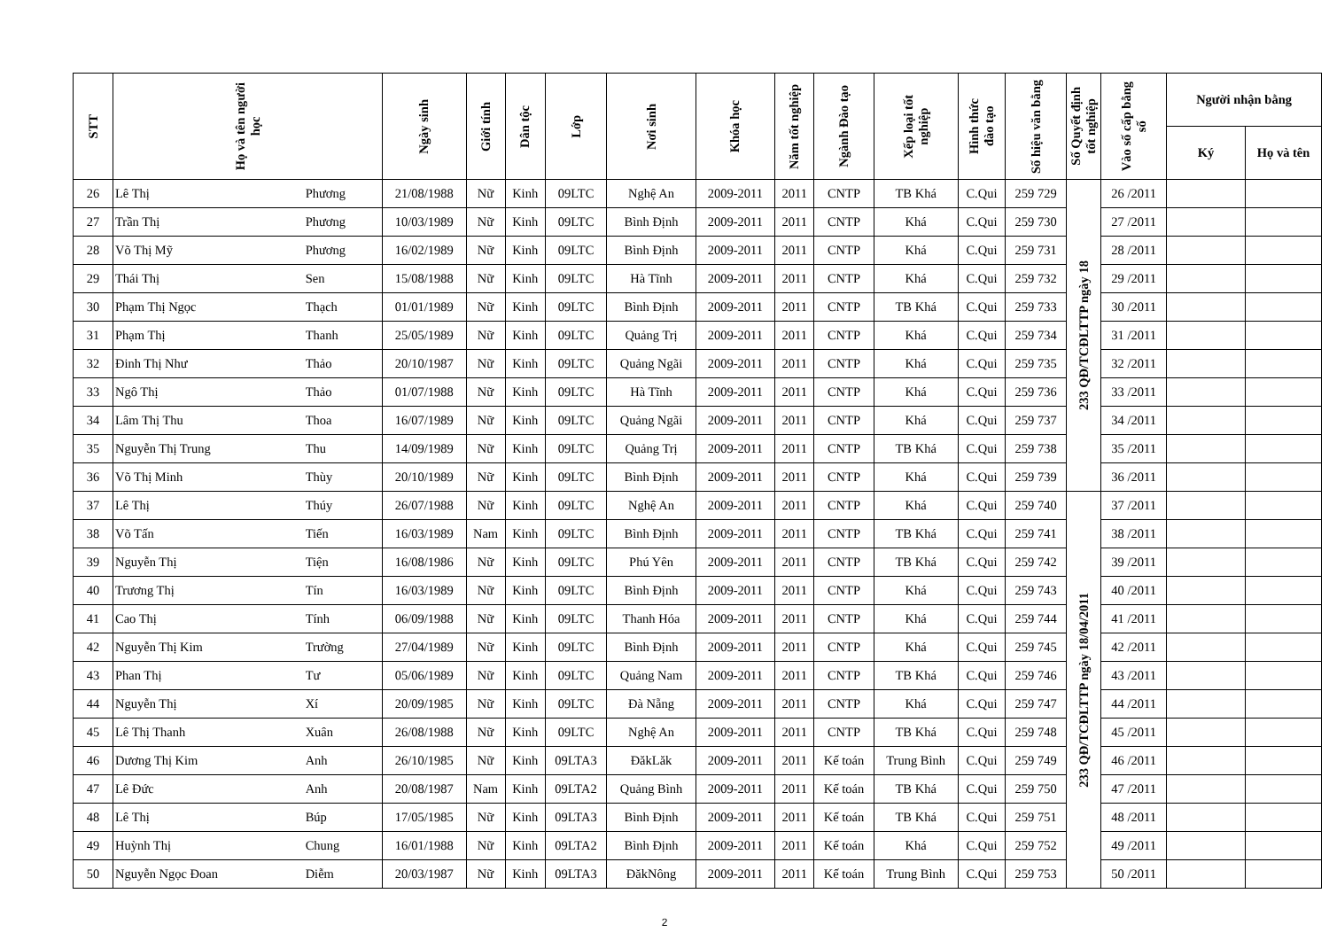| STT | Họ và tên người học | | Ngày sinh | Giới tính | Dân tộc | Lớp | Nơi sinh | Khóa học | Năm tốt nghiệp | Ngành Đào tạo | Xếp loại tốt nghiệp | Hình thức đào tạo | Số hiệu văn bằng | Số Quyết định tốt nghiệp | Vào số cấp bằng số | Người nhận bằng | |
| --- | --- | --- | --- | --- | --- | --- | --- | --- | --- | --- | --- | --- | --- | --- | --- | --- | --- |
| | | | | | | | | | | | | | | | | Ký | Họ và tên |
| 26 | Lê Thị | Phương | 21/08/1988 | Nữ | Kinh | 09LTC | Nghệ An | 2009-2011 | 2011 | CNTP | TB Khá | C.Qui | 259 729 | 233 QĐ/TCĐLTTP ngày 18 | 26 /2011 | | |
| 27 | Trần Thị | Phương | 10/03/1989 | Nữ | Kinh | 09LTC | Bình Định | 2009-2011 | 2011 | CNTP | Khá | C.Qui | 259 730 | | 27 /2011 | | |
| 28 | Võ Thị Mỹ | Phương | 16/02/1989 | Nữ | Kinh | 09LTC | Bình Định | 2009-2011 | 2011 | CNTP | Khá | C.Qui | 259 731 | | 28 /2011 | | |
| 29 | Thái Thị | Sen | 15/08/1988 | Nữ | Kinh | 09LTC | Hà Tĩnh | 2009-2011 | 2011 | CNTP | Khá | C.Qui | 259 732 | | 29 /2011 | | |
| 30 | Phạm Thị Ngọc | Thạch | 01/01/1989 | Nữ | Kinh | 09LTC | Bình Định | 2009-2011 | 2011 | CNTP | TB Khá | C.Qui | 259 733 | | 30 /2011 | | |
| 31 | Phạm Thị | Thanh | 25/05/1989 | Nữ | Kinh | 09LTC | Quảng Trị | 2009-2011 | 2011 | CNTP | Khá | C.Qui | 259 734 | | 31 /2011 | | |
| 32 | Đinh Thị Như | Thảo | 20/10/1987 | Nữ | Kinh | 09LTC | Quảng Ngãi | 2009-2011 | 2011 | CNTP | Khá | C.Qui | 259 735 | | 32 /2011 | | |
| 33 | Ngô Thị | Thảo | 01/07/1988 | Nữ | Kinh | 09LTC | Hà Tĩnh | 2009-2011 | 2011 | CNTP | Khá | C.Qui | 259 736 | | 33 /2011 | | |
| 34 | Lâm Thị Thu | Thoa | 16/07/1989 | Nữ | Kinh | 09LTC | Quảng Ngãi | 2009-2011 | 2011 | CNTP | Khá | C.Qui | 259 737 | | 34 /2011 | | |
| 35 | Nguyễn Thị Trung | Thu | 14/09/1989 | Nữ | Kinh | 09LTC | Quảng Trị | 2009-2011 | 2011 | CNTP | TB Khá | C.Qui | 259 738 | | 35 /2011 | | |
| 36 | Võ Thị Minh | Thùy | 20/10/1989 | Nữ | Kinh | 09LTC | Bình Định | 2009-2011 | 2011 | CNTP | Khá | C.Qui | 259 739 | | 36 /2011 | | |
| 37 | Lê Thị | Thúy | 26/07/1988 | Nữ | Kinh | 09LTC | Nghệ An | 2009-2011 | 2011 | CNTP | Khá | C.Qui | 259 740 | 233 QĐ/TCĐLTTP ngày 18/04/2011 | 37 /2011 | | |
| 38 | Võ Tấn | Tiến | 16/03/1989 | Nam | Kinh | 09LTC | Bình Định | 2009-2011 | 2011 | CNTP | TB Khá | C.Qui | 259 741 | | 38 /2011 | | |
| 39 | Nguyễn Thị | Tiện | 16/08/1986 | Nữ | Kinh | 09LTC | Phú Yên | 2009-2011 | 2011 | CNTP | TB Khá | C.Qui | 259 742 | | 39 /2011 | | |
| 40 | Trương Thị | Tín | 16/03/1989 | Nữ | Kinh | 09LTC | Bình Định | 2009-2011 | 2011 | CNTP | Khá | C.Qui | 259 743 | | 40 /2011 | | |
| 41 | Cao Thị | Tính | 06/09/1988 | Nữ | Kinh | 09LTC | Thanh Hóa | 2009-2011 | 2011 | CNTP | Khá | C.Qui | 259 744 | | 41 /2011 | | |
| 42 | Nguyễn Thị Kim | Trường | 27/04/1989 | Nữ | Kinh | 09LTC | Bình Định | 2009-2011 | 2011 | CNTP | Khá | C.Qui | 259 745 | | 42 /2011 | | |
| 43 | Phan Thị | Tư | 05/06/1989 | Nữ | Kinh | 09LTC | Quảng Nam | 2009-2011 | 2011 | CNTP | TB Khá | C.Qui | 259 746 | | 43 /2011 | | |
| 44 | Nguyễn Thị | Xí | 20/09/1985 | Nữ | Kinh | 09LTC | Đà Nẵng | 2009-2011 | 2011 | CNTP | Khá | C.Qui | 259 747 | | 44 /2011 | | |
| 45 | Lê Thị Thanh | Xuân | 26/08/1988 | Nữ | Kinh | 09LTC | Nghệ An | 2009-2011 | 2011 | CNTP | TB Khá | C.Qui | 259 748 | | 45 /2011 | | |
| 46 | Dương Thị Kim | Anh | 26/10/1985 | Nữ | Kinh | 09LTA3 | ĐăkLăk | 2009-2011 | 2011 | Kế toán | Trung Bình | C.Qui | 259 749 | | 46 /2011 | | |
| 47 | Lê Đức | Anh | 20/08/1987 | Nam | Kinh | 09LTA2 | Quảng Bình | 2009-2011 | 2011 | Kế toán | TB Khá | C.Qui | 259 750 | | 47 /2011 | | |
| 48 | Lê Thị | Búp | 17/05/1985 | Nữ | Kinh | 09LTA3 | Bình Định | 2009-2011 | 2011 | Kế toán | TB Khá | C.Qui | 259 751 | | 48 /2011 | | |
| 49 | Huỳnh Thị | Chung | 16/01/1988 | Nữ | Kinh | 09LTA2 | Bình Định | 2009-2011 | 2011 | Kế toán | Khá | C.Qui | 259 752 | | 49 /2011 | | |
| 50 | Nguyễn Ngọc Đoan | Diễm | 20/03/1987 | Nữ | Kinh | 09LTA3 | ĐăkNông | 2009-2011 | 2011 | Kế toán | Trung Bình | C.Qui | 259 753 | | 50 /2011 | | |
2